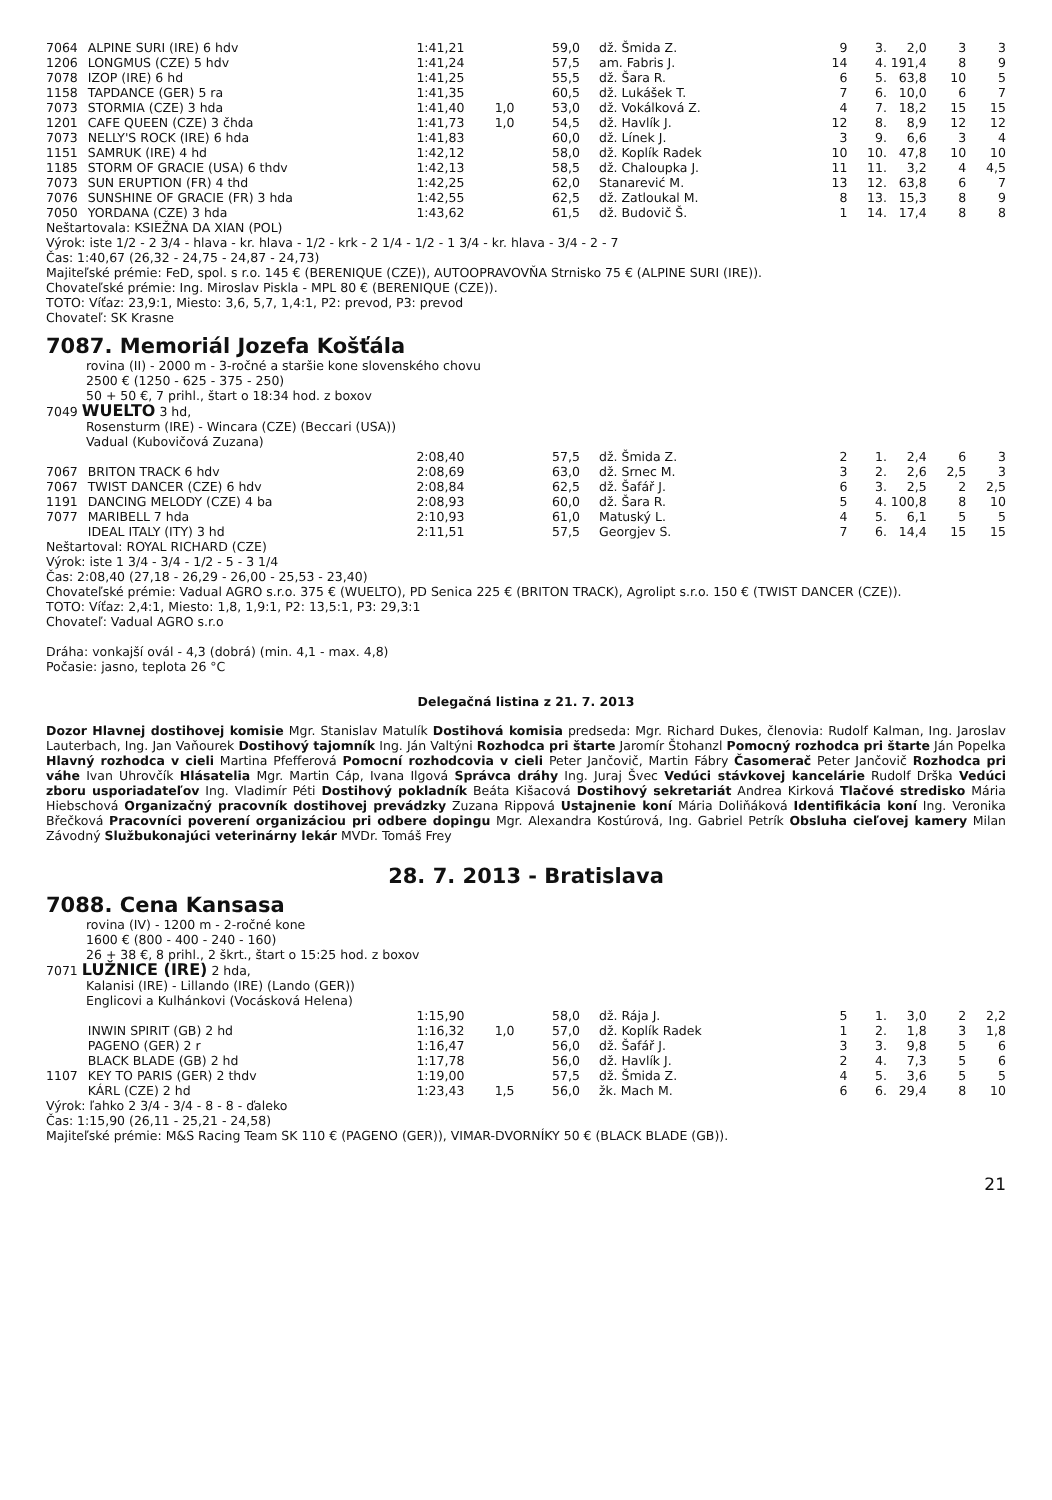| 7064 | ALPINE SURI (IRE) 6 hdv | 1:41,21 | | 59,0 | dž. Šmida Z. | 9 | 3. | 2,0 | 3 | 3 |
| 1206 | LONGMUS (CZE) 5 hdv | 1:41,24 | | 57,5 | am. Fabris J. | 14 | 4. | 191,4 | 8 | 9 |
| 7078 | IZOP (IRE) 6 hd | 1:41,25 | | 55,5 | dž. Šara R. | 6 | 5. | 63,8 | 10 | 5 |
| 1158 | TAPDANCE (GER) 5 ra | 1:41,35 | | 60,5 | dž. Lukášek T. | 7 | 6. | 10,0 | 6 | 7 |
| 7073 | STORMIA (CZE) 3 hda | 1:41,40 | 1,0 | 53,0 | dž. Vokálková Z. | 4 | 7. | 18,2 | 15 | 15 |
| 1201 | CAFE QUEEN (CZE) 3 čhda | 1:41,73 | 1,0 | 54,5 | dž. Havlík J. | 12 | 8. | 8,9 | 12 | 12 |
| 7073 | NELLY'S ROCK (IRE) 6 hda | 1:41,83 | | 60,0 | dž. Línek J. | 3 | 9. | 6,6 | 3 | 4 |
| 1151 | SAMRUK (IRE) 4 hd | 1:42,12 | | 58,0 | dž. Koplík Radek | 10 | 10. | 47,8 | 10 | 10 |
| 1185 | STORM OF GRACIE (USA) 6 thdv | 1:42,13 | | 58,5 | dž. Chaloupka J. | 11 | 11. | 3,2 | 4 | 4,5 |
| 7073 | SUN ERUPTION (FR) 4 thd | 1:42,25 | | 62,0 | Stanarević M. | 13 | 12. | 63,8 | 6 | 7 |
| 7076 | SUNSHINE OF GRACIE (FR) 3 hda | 1:42,55 | | 62,5 | dž. Zatloukal M. | 8 | 13. | 15,3 | 8 | 9 |
| 7050 | YORDANA (CZE) 3 hda | 1:43,62 | | 61,5 | dž. Budovič Š. | 1 | 14. | 17,4 | 8 | 8 |
Neštartovala: KSIEŽNA DA XIAN (POL)
Výrok: iste 1/2 - 2 3/4 - hlava - kr. hlava - 1/2 - krk - 2 1/4 - 1/2 - 1 3/4 - kr. hlava - 3/4 - 2 - 7
Čas: 1:40,67 (26,32 - 24,75 - 24,87 - 24,73)
Majiteľské prémie: FeD, spol. s r.o. 145 € (BERENIQUE (CZE)), AUTOOPRAVOVŇA Strnisko 75 € (ALPINE SURI (IRE)).
Chovateľské prémie: Ing. Miroslav Piskla - MPL 80 € (BERENIQUE (CZE)).
TOTO: Víťaz: 23,9:1, Miesto: 3,6, 5,7, 1,4:1, P2: prevod, P3: prevod
Chovateľ: SK Krasne
7087. Memoriál Jozefa Košťála
rovina (II) - 2000 m - 3-ročné a staršie kone slovenského chovu
2500 € (1250 - 625 - 375 - 250)
50 + 50 €, 7 prihl., štart o 18:34 hod. z boxov
7049 WUELTO 3 hd,
Rosensturm (IRE) - Wincara (CZE) (Beccari (USA))
Vadual (Kubovičová Zuzana)
| | | 2:08,40 | | 57,5 | dž. Šmida Z. | 2 | 1. | 2,4 | 6 | 3 |
| 7067 | BRITON TRACK 6 hdv | 2:08,69 | | 63,0 | dž. Srnec M. | 3 | 2. | 2,6 | 2,5 | 3 |
| 7067 | TWIST DANCER (CZE) 6 hdv | 2:08,84 | | 62,5 | dž. Šafář J. | 6 | 3. | 2,5 | 2 | 2,5 |
| 1191 | DANCING MELODY (CZE) 4 ba | 2:08,93 | | 60,0 | dž. Šara R. | 5 | 4. | 100,8 | 8 | 10 |
| 7077 | MARIBELL 7 hda | 2:10,93 | | 61,0 | Matuský L. | 4 | 5. | 6,1 | 5 | 5 |
| | IDEAL ITALY (ITY) 3 hd | 2:11,51 | | 57,5 | Georgjev S. | 7 | 6. | 14,4 | 15 | 15 |
Neštartoval: ROYAL RICHARD (CZE)
Výrok: iste 1 3/4 - 3/4 - 1/2 - 5 - 3 1/4
Čas: 2:08,40 (27,18 - 26,29 - 26,00 - 25,53 - 23,40)
Chovateľské prémie: Vadual AGRO s.r.o. 375 € (WUELTO), PD Senica 225 € (BRITON TRACK), Agrolipt s.r.o. 150 € (TWIST DANCER (CZE)).
TOTO: Víťaz: 2,4:1, Miesto: 1,8, 1,9:1, P2: 13,5:1, P3: 29,3:1
Chovateľ: Vadual AGRO s.r.o
Dráha: vonkajší ovál - 4,3 (dobrá) (min. 4,1 - max. 4,8)
Počasie: jasno, teplota 26 °C
Delegačná listina z 21. 7. 2013
Dozor Hlavnej dostihovej komisie Mgr. Stanislav Matulík Dostihová komisia predseda: Mgr. Richard Dukes, členovia: Rudolf Kalman, Ing. Jaroslav Lauterbach, Ing. Jan Vaňourek Dostihový tajomník Ing. Ján Valtýni Rozhodca pri štarte Jaromír Štohanzl Pomocný rozhodca pri štarte Ján Popelka Hlavný rozhodca v cieli Martina Pfefferová Pomocní rozhodcovia v cieli Peter Jančovič, Martin Fábry Časomerač Peter Jančovič Rozhodca pri váhe Ivan Uhrovčík Hlásatelia Mgr. Martin Cáp, Ivana Ilgová Správca dráhy Ing. Juraj Švec Vedúci stávkovej kancelárie Rudolf Drška Vedúci zboru usporiadateľov Ing. Vladimír Péti Dostihový pokladník Beáta Kišacová Dostihový sekretariát Andrea Kirková Tlačové stredisko Mária Hiebschová Organizačný pracovník dostihovej prevádzky Zuzana Rippová Ustajnenie koní Mária Doliňáková Identifikácia koní Ing. Veronika Břečková Pracovníci poverení organizáciou pri odbere dopingu Mgr. Alexandra Kostúrová, Ing. Gabriel Petrík Obsluha cieľovej kamery Milan Závodný Službukonajúci veterinárny lekár MVDr. Tomáš Frey
28. 7. 2013 - Bratislava
7088. Cena Kansasa
rovina (IV) - 1200 m - 2-ročné kone
1600 € (800 - 400 - 240 - 160)
26 + 38 €, 8 prihl., 2 škrt., štart o 15:25 hod. z boxov
7071 LUŽNICE (IRE) 2 hda,
Kalanisi (IRE) - Lillando (IRE) (Lando (GER))
Englicovi a Kulhánkovi (Vocásková Helena)
| | | 1:15,90 | | 58,0 | dž. Rája J. | 5 | 1. | 3,0 | 2 | 2,2 |
| | INWIN SPIRIT (GB) 2 hd | 1:16,32 | 1,0 | 57,0 | dž. Koplík Radek | 1 | 2. | 1,8 | 3 | 1,8 |
| | PAGENO (GER) 2 r | 1:16,47 | | 56,0 | dž. Šafář J. | 3 | 3. | 9,8 | 5 | 6 |
| | BLACK BLADE (GB) 2 hd | 1:17,78 | | 56,0 | dž. Havlík J. | 2 | 4. | 7,3 | 5 | 6 |
| 1107 | KEY TO PARIS (GER) 2 thdv | 1:19,00 | | 57,5 | dž. Šmida Z. | 4 | 5. | 3,6 | 5 | 5 |
| | KÁRL (CZE) 2 hd | 1:23,43 | 1,5 | 56,0 | žk. Mach M. | 6 | 6. | 29,4 | 8 | 10 |
Výrok: ľahko 2 3/4 - 3/4 - 8 - 8 - ďaleko
Čas: 1:15,90 (26,11 - 25,21 - 24,58)
Majiteľské prémie: M&S Racing Team SK 110 € (PAGENO (GER)), VIMAR-DVORNÍKY 50 € (BLACK BLADE (GB)).
21